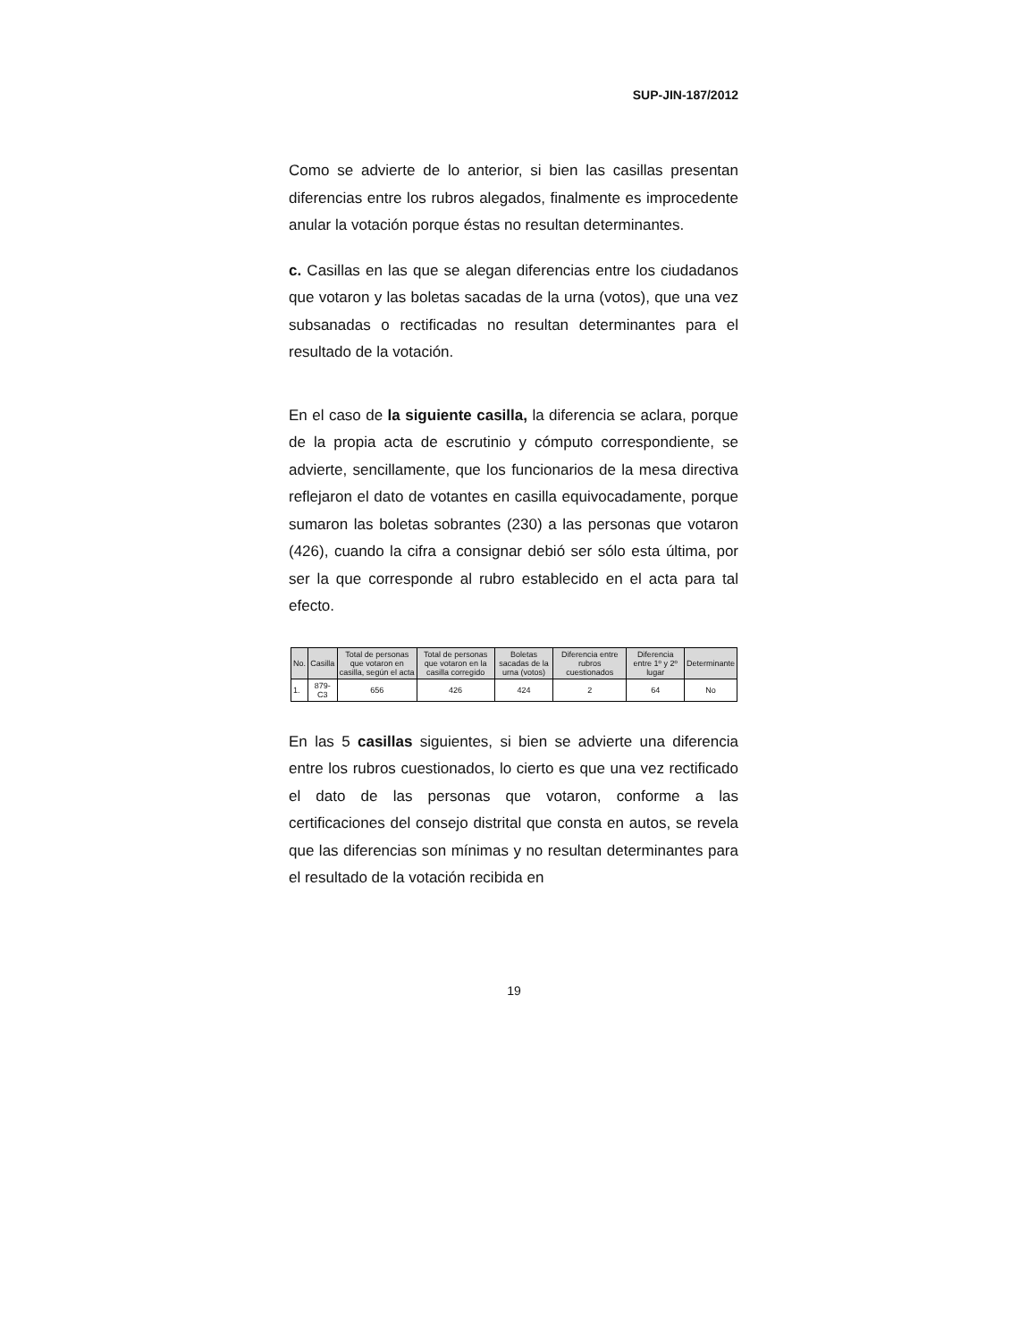SUP-JIN-187/2012
Como se advierte de lo anterior, si bien las casillas presentan diferencias entre los rubros alegados, finalmente es improcedente anular la votación porque éstas no resultan determinantes.
c. Casillas en las que se alegan diferencias entre los ciudadanos que votaron y las boletas sacadas de la urna (votos), que una vez subsanadas o rectificadas no resultan determinantes para el resultado de la votación.
En el caso de la siguiente casilla, la diferencia se aclara, porque de la propia acta de escrutinio y cómputo correspondiente, se advierte, sencillamente, que los funcionarios de la mesa directiva reflejaron el dato de votantes en casilla equivocadamente, porque sumaron las boletas sobrantes (230) a las personas que votaron (426), cuando la cifra a consignar debió ser sólo esta última, por ser la que corresponde al rubro establecido en el acta para tal efecto.
| No. | Casilla | Total de personas que votaron en casilla, según el acta | Total de personas que votaron en la casilla corregido | Boletas sacadas de la urna (votos) | Diferencia entre rubros cuestionados | Diferencia entre 1º y 2º lugar | Determinante |
| --- | --- | --- | --- | --- | --- | --- | --- |
| 1. | 879-C3 | 656 | 426 | 424 | 2 | 64 | No |
En las 5 casillas siguientes, si bien se advierte una diferencia entre los rubros cuestionados, lo cierto es que una vez rectificado el dato de las personas que votaron, conforme a las certificaciones del consejo distrital que consta en autos, se revela que las diferencias son mínimas y no resultan determinantes para el resultado de la votación recibida en
19